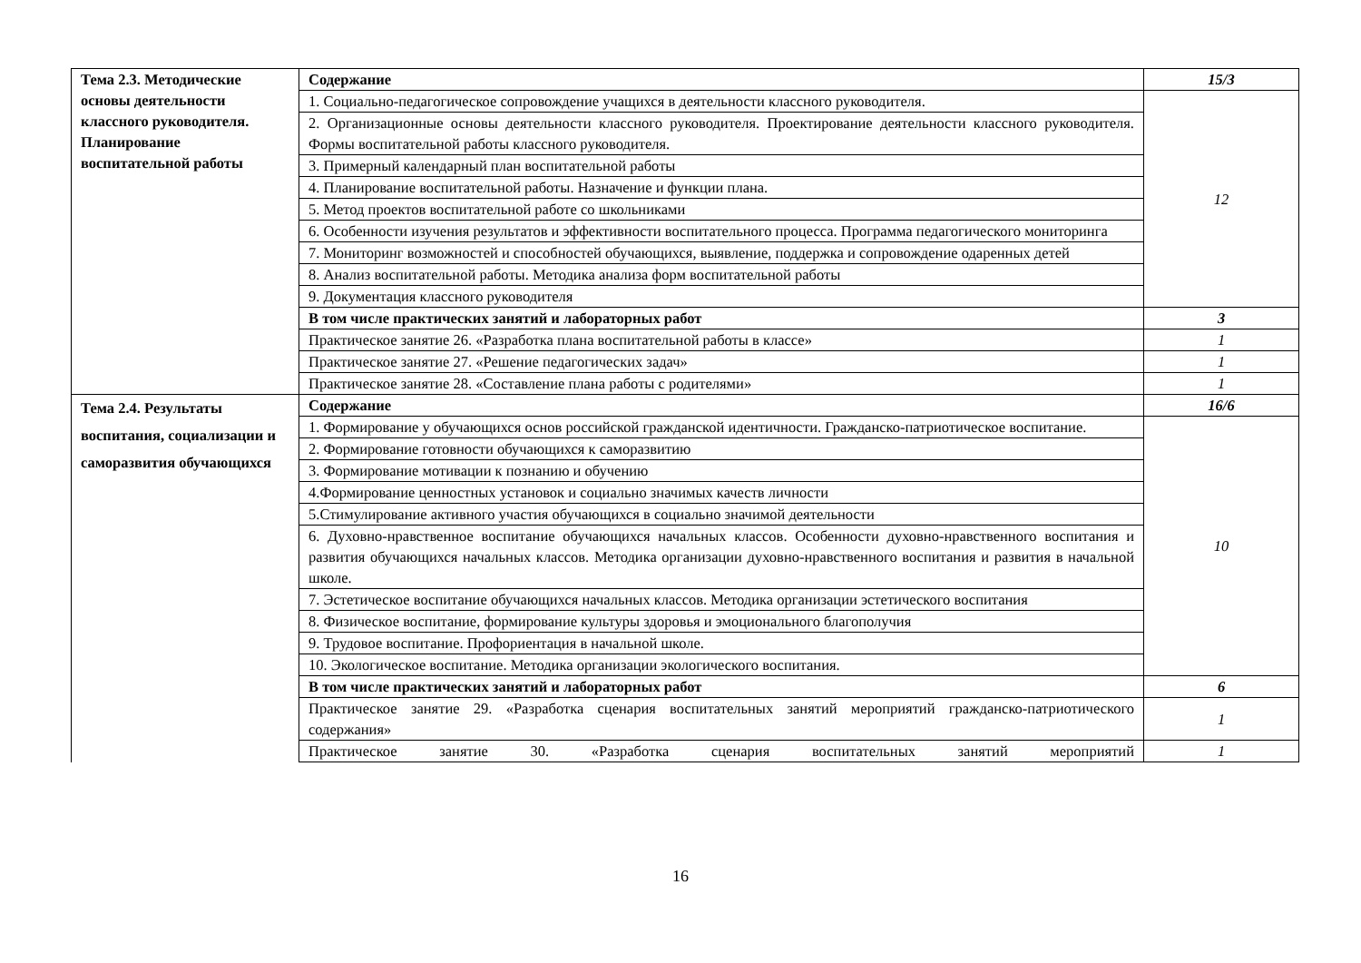| Тема 2.3. Методические основы деятельности классного руководителя. Планирование воспитательной работы | Содержание | 15/3 |
| | 1. Социально-педагогическое сопровождение учащихся в деятельности классного руководителя. | 12 |
| | 2. Организационные основы деятельности классного руководителя. Проектирование деятельности классного руководителя. Формы воспитательной работы классного руководителя. | |
| | 3. Примерный календарный план воспитательной работы | |
| | 4. Планирование воспитательной работы. Назначение и функции плана. | |
| | 5. Метод проектов воспитательной работе со школьниками | |
| | 6. Особенности изучения результатов и эффективности воспитательного процесса. Программа педагогического мониторинга | |
| | 7. Мониторинг возможностей и способностей обучающихся, выявление, поддержка и сопровождение одаренных детей | |
| | 8. Анализ воспитательной работы. Методика анализа форм воспитательной работы | |
| | 9. Документация классного руководителя | |
| | В том числе практических занятий и лабораторных работ | 3 |
| | Практическое занятие 26. «Разработка плана воспитательной работы в классе» | 1 |
| | Практическое занятие 27. «Решение педагогических задач» | 1 |
| | Практическое занятие 28. «Составление плана работы с родителями» | 1 |
| Тема 2.4. Результаты воспитания, социализации и саморазвития обучающихся | Содержание | 16/6 |
| | 1. Формирование у обучающихся основ российской гражданской идентичности. Гражданско-патриотическое воспитание. | 10 |
| | 2. Формирование готовности обучающихся к саморазвитию | |
| | 3. Формирование мотивации к познанию и обучению | |
| | 4.Формирование ценностных установок и социально значимых качеств личности | |
| | 5.Стимулирование активного участия обучающихся в социально значимой деятельности | |
| | 6. Духовно-нравственное воспитание обучающихся начальных классов. Особенности духовно-нравственного воспитания и развития обучающихся начальных классов. Методика организации духовно-нравственного воспитания и развития в начальной школе. | |
| | 7. Эстетическое воспитание обучающихся начальных классов. Методика организации эстетического воспитания | |
| | 8. Физическое воспитание, формирование культуры здоровья и эмоционального благополучия | |
| | 9. Трудовое воспитание. Профориентация в начальной школе. | |
| | 10. Экологическое воспитание. Методика организации экологического воспитания. | |
| | В том числе практических занятий и лабораторных работ | 6 |
| | Практическое занятие 29. «Разработка сценария воспитательных занятий мероприятий гражданско-патриотического содержания» | 1 |
| | Практическое занятие 30. «Разработка сценария воспитательных занятий мероприятий | 1 |
16